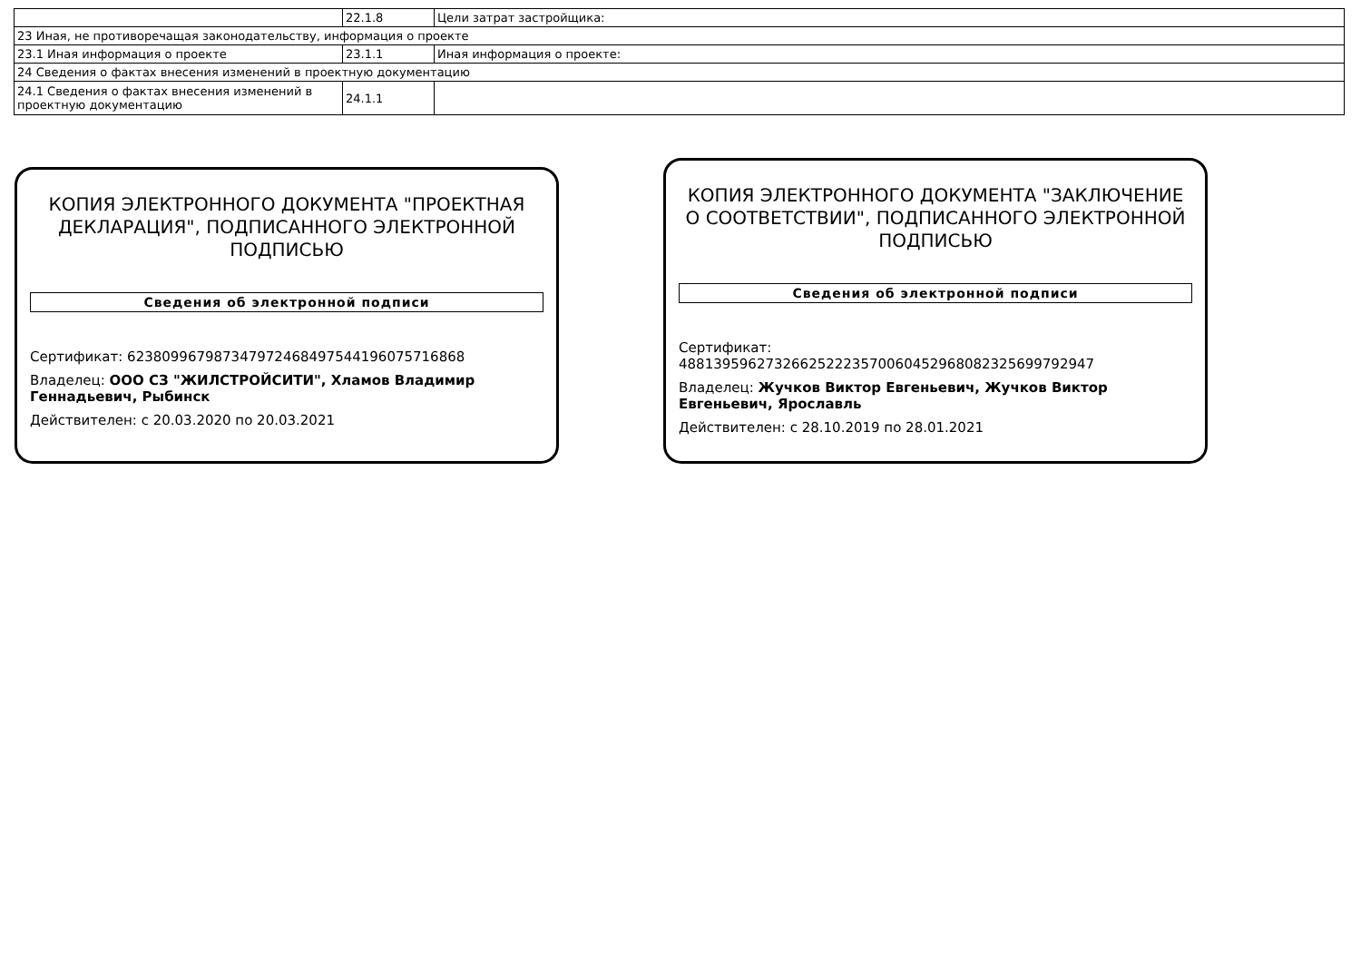| | 22.1.8 | Цели затрат застройщика: |
| 23 Иная, не противоречащая законодательству, информация о проекте | | |
| 23.1 Иная информация о проекте | 23.1.1 | Иная информация о проекте: |
| 24 Сведения о фактах внесения изменений в проектную документацию | | |
| 24.1 Сведения о фактах внесения изменений в проектную документацию | 24.1.1 | |
КОПИЯ ЭЛЕКТРОННОГО ДОКУМЕНТА "ПРОЕКТНАЯ ДЕКЛАРАЦИЯ", ПОДПИСАННОГО ЭЛЕКТРОННОЙ ПОДПИСЬЮ
Сведения об электронной подписи
Сертификат: 623809967987347972468497544196075716868
Владелец: ООО СЗ "ЖИЛСТРОЙСИТИ", Хламов Владимир Геннадьевич, Рыбинск
Действителен: с 20.03.2020 по 20.03.2021
КОПИЯ ЭЛЕКТРОННОГО ДОКУМЕНТА "ЗАКЛЮЧЕНИЕ О СООТВЕТСТВИИ", ПОДПИСАННОГО ЭЛЕКТРОННОЙ ПОДПИСЬЮ
Сведения об электронной подписи
Сертификат:
488139596273266252223570060452968082325699792947
Владелец: Жучков Виктор Евгеньевич, Жучков Виктор Евгеньевич, Ярославль
Действителен: с 28.10.2019 по 28.01.2021